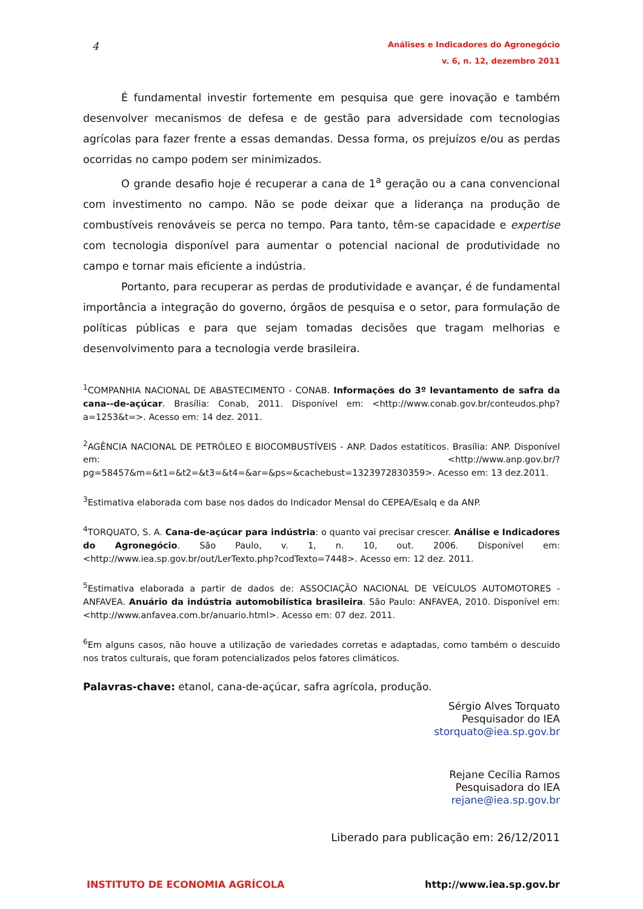4
Análises e Indicadores do Agronegócio
v. 6, n. 12, dezembro 2011
É fundamental investir fortemente em pesquisa que gere inovação e também desenvolver mecanismos de defesa e de gestão para adversidade com tecnologias agrícolas para fazer frente a essas demandas. Dessa forma, os prejuízos e/ou as perdas ocorridas no campo podem ser minimizados.
O grande desafio hoje é recuperar a cana de 1<sup>a</sup> geração ou a cana convencional com investimento no campo. Não se pode deixar que a liderança na produção de combustíveis renováveis se perca no tempo. Para tanto, têm-se capacidade e expertise com tecnologia disponível para aumentar o potencial nacional de produtividade no campo e tornar mais eficiente a indústria.
Portanto, para recuperar as perdas de produtividade e avançar, é de fundamental importância a integração do governo, órgãos de pesquisa e o setor, para formulação de políticas públicas e para que sejam tomadas decisões que tragam melhorias e desenvolvimento para a tecnologia verde brasileira.
<sup>1</sup> COMPANHIA NACIONAL DE ABASTECIMENTO - CONAB. Informações do 3º levantamento de safra da cana--de-açúcar. Brasília: Conab, 2011. Disponível em: <http://www.conab.gov.br/conteudos.php?a=1253&t=>. Acesso em: 14 dez. 2011.
<sup>2</sup> AGÊNCIA NACIONAL DE PETRÓLEO E BIOCOMBUSTÍVEIS - ANP. Dados estatíticos. Brasília: ANP. Disponível em: <http://www.anp.gov.br/?pg=58457&m=&t1=&t2=&t3=&t4=&ar=&ps=&cachebust=1323972830359>. Acesso em: 13 dez.2011.
<sup>3</sup> Estimativa elaborada com base nos dados do Indicador Mensal do CEPEA/Esalq e da ANP.
<sup>4</sup> TORQUATO, S. A. Cana-de-açúcar para indústria: o quanto vai precisar crescer. Análise e Indicadores do Agronegócio. São Paulo, v. 1, n. 10, out. 2006. Disponível em: <http://www.iea.sp.gov.br/out/LerTexto.php?codTexto=7448>. Acesso em: 12 dez. 2011.
<sup>5</sup> Estimativa elaborada a partir de dados de: ASSOCIAÇÃO NACIONAL DE VEÍCULOS AUTOMOTORES - ANFAVEA. Anuário da indústria automobilística brasileira. São Paulo: ANFAVEA, 2010. Disponível em: <http://www.anfavea.com.br/anuario.html>. Acesso em: 07 dez. 2011.
<sup>6</sup> Em alguns casos, não houve a utilização de variedades corretas e adaptadas, como também o descuido nos tratos culturais, que foram potencializados pelos fatores climáticos.
Palavras-chave: etanol, cana-de-açúcar, safra agrícola, produção.
Sérgio Alves Torquato
Pesquisador do IEA
storquato@iea.sp.gov.br
Rejane Cecília Ramos
Pesquisadora do IEA
rejane@iea.sp.gov.br
Liberado para publicação em: 26/12/2011
INSTITUTO DE ECONOMIA AGRÍCOLA http://www.iea.sp.gov.br